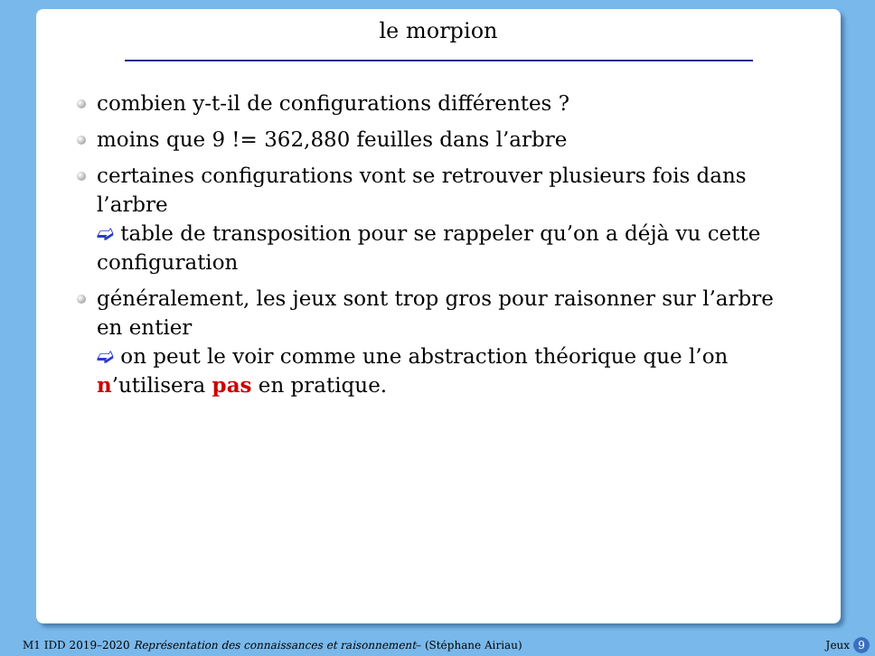le morpion
combien y-t-il de configurations différentes ?
moins que 9 != 362,880 feuilles dans l’arbre
certaines configurations vont se retrouver plusieurs fois dans l’arbre
➫ table de transposition pour se rappeler qu’on a déjà vu cette configuration
généralement, les jeux sont trop gros pour raisonner sur l’arbre en entier
➫ on peut le voir comme une abstraction théorique que l’on n’utilisera pas en pratique.
M1 IDD 2019–2020 Représentation des connaissances et raisonnement– (Stéphane Airiau) Jeux 9